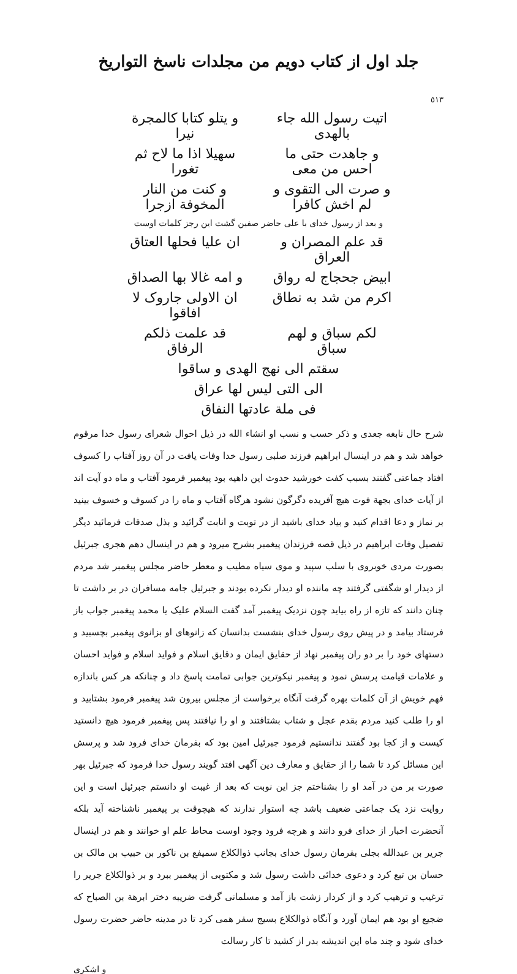جلد اول از کتاب دویم من مجلدات ناسخ التواریخ
٥١٣
اتیت رسول الله جاء بالهدی و یتلو کتابا کالمجرة نیرا
و جاهدت حتی ما احس من معی سهیلا اذا ما لاح ثم تغورا
و صرت الی التقوی و لم اخش کافرا و کنت من النار المخوفة ازجرا
و بعد از رسول خدای با علی حاضر صفین گشت این رجز کلمات اوست
قد علم المصران و العراق ان علیا فحلها العتاق
ابیض جحجاج له رواق و امه غالا بها الصداق
اکرم من شد به نطاق ان الاولی جاروک لا افاقوا
لکم سباق و لهم سباق قد علمت ذلکم الرفاق
سقتم الی نهج الهدی و ساقوا
الی التی لیس لها عراق
فی ملة عادتها النفاق
شرح حال نابغه جعدی و ذکر حسب و نسب او انشاء الله در ذیل احوال شعرای رسول خدا مرقوم خواهد شد و هم در اینسال ابراهیم فرزند صلبی رسول خدا وفات یافت در آن روز آفتاب را کسوف افتاد جماعتی گفتند بسبب کفت خورشید حدوث این داهیه بود پیغمبر فرمود آفتاب و ماه دو آیت اند از آیات خدای بجهة فوت هیچ آفریده دگرگون نشود هرگاه آفتاب و ماه را در کسوف و خسوف بینید بر نماز و دعا اقدام کنید و بیاد خدای باشید از در توبت و انابت گرائید و بذل صدقات فرمائید دیگر تفصیل وفات ابراهیم در ذیل قصه فرزندان پیغمبر بشرح میرود و هم در اینسال دهم هجری جبرئیل بصورت مردی خوبروی با سلب سپید و موی سیاه مطیب و معطر حاضر مجلس پیغمبر شد مردم از دیدار او شگفتی گرفتند چه ماننده او دیدار نکرده بودند و جبرئیل جامه مسافران در بر داشت تا چنان دانند که تازه از راه بیاید چون نزدیک پیغمبر آمد گفت السلام علیک یا محمد پیغمبر جواب باز فرستاد بیامد و در پیش روی رسول خدای بنشست بدانسان که زانوهای او بزانوی پیغمبر بچسبید و دستهای خود را بر دو ران پیغمبر نهاد از حقایق ایمان و دقایق اسلام و فواید اسلام و فواید احسان و علامات قیامت پرسش نمود و پیغمبر نیکوترین جوابی تمامت پاسخ داد و چنانکه هر کس باندازه فهم خویش از آن کلمات بهره گرفت آنگاه برخواست از مجلس بیرون شد پیغمبر فرمود بشتابید و او را طلب کنید مردم بقدم عجل و شتاب بشتافتند و او را نیافتند پس پیغمبر فرمود هیچ دانستید کیست و از کجا بود گفتند ندانستیم فرمود جبرئیل امین بود که بفرمان خدای فرود شد و پرسش این مسائل کرد تا شما را از حقایق و معارف دین آگهی افتد گویند رسول خدا فرمود که جبرئیل بهر صورت بر من در آمد او را بشناختم جز این نوبت که بعد از غیبت او دانستم جبرئیل است و این روایت نزد یک جماعتی ضعیف باشد چه استوار ندارند که هیچوقت بر پیغمبر ناشناخته آید بلکه آنحضرت اخبار از خدای فرو دانند و هرچه فرود وجود اوست محاط علم او خوانند و هم در اینسال جریر بن عبدالله بجلی بفرمان رسول خدای بجانب ذوالکلاع سمیفع بن ناکور بن حبیب بن مالک بن حسان بن تبع کرد و دعوی خدائی داشت رسول شد و مکتوبی از پیغمبر ببرد و بر ذوالکلاع جریر را ترغیب و ترهیب کرد و از کردار زشت باز آمد و مسلمانی گرفت ضریبه دختر ابرهة بن الصباح که ضجیع او بود هم ایمان آورد و آنگاه ذوالکلاع بسیج سفر همی کرد تا در مدینه حاضر حضرت رسول خدای شود و چند ماه این اندیشه بدر از کشید تا کار رسالت
و اشکری